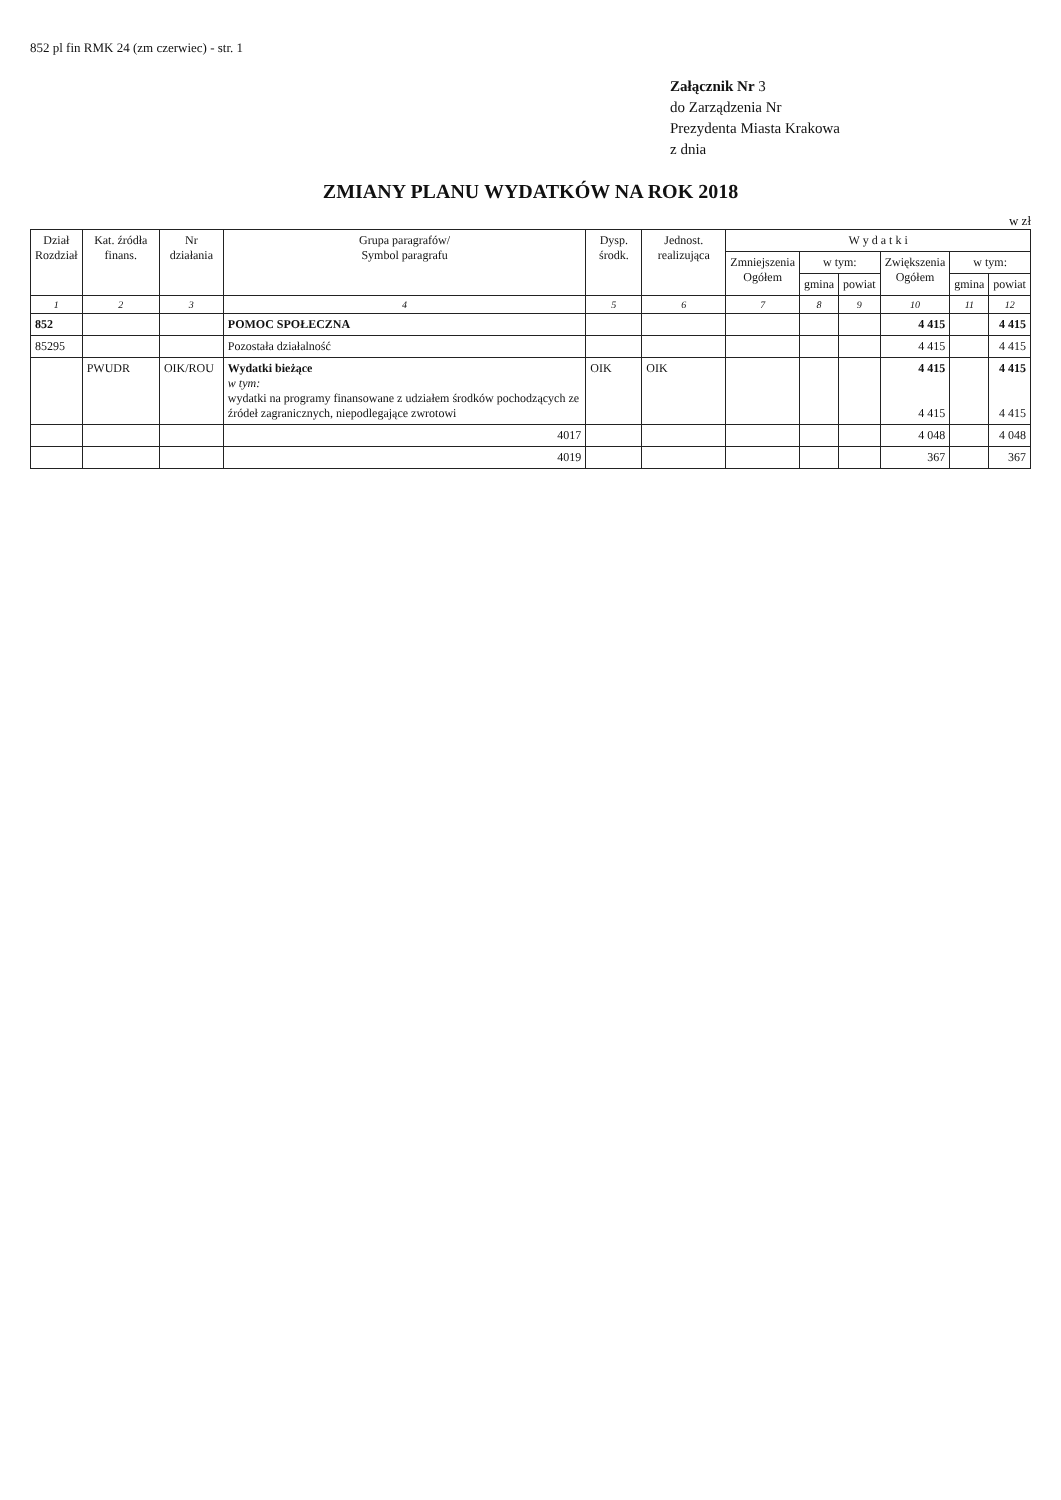852 pl fin RMK 24 (zm czerwiec) - str. 1
Załącznik Nr 3
do Zarządzenia Nr
Prezydenta Miasta Krakowa
z dnia
ZMIANY PLANU WYDATKÓW NA ROK 2018
w zł
| Dział Rozdział | Kat. źródła finans. | Nr działania | Grupa paragrafów/ Symbol paragrafu | Dysp. środk. | Jednost. realizująca | W y d a t k i | | | | | |
| --- | --- | --- | --- | --- | --- | --- | --- | --- | --- | --- | --- |
| | | | | | | Zmniejszenia Ogółem | w tym: | | Zwiększenia Ogółem | w tym: | |
| | | | | | | | gmina | powiat | | gmina | powiat |
| 1 | 2 | 3 | 4 | 5 | 6 | 7 | 8 | 9 | 10 | 11 | 12 |
| 852 | | | POMOC SPOŁECZNA | | | | | | 4 415 | | 4 415 |
| 85295 | | | Pozostała działalność | | | | | | 4 415 | | 4 415 |
| | PWUDR | OIK/ROU | Wydatki bieżące w tym: wydatki na programy finansowane z udziałem środków pochodzących ze źródeł zagranicznych, niepodlegające zwrotowi | OIK | OIK | | | | 4 415 4 415 | | 4 415 4 415 |
| | | | 4017 | | | | | | 4 048 | | 4 048 |
| | | | 4019 | | | | | | 367 | | 367 |